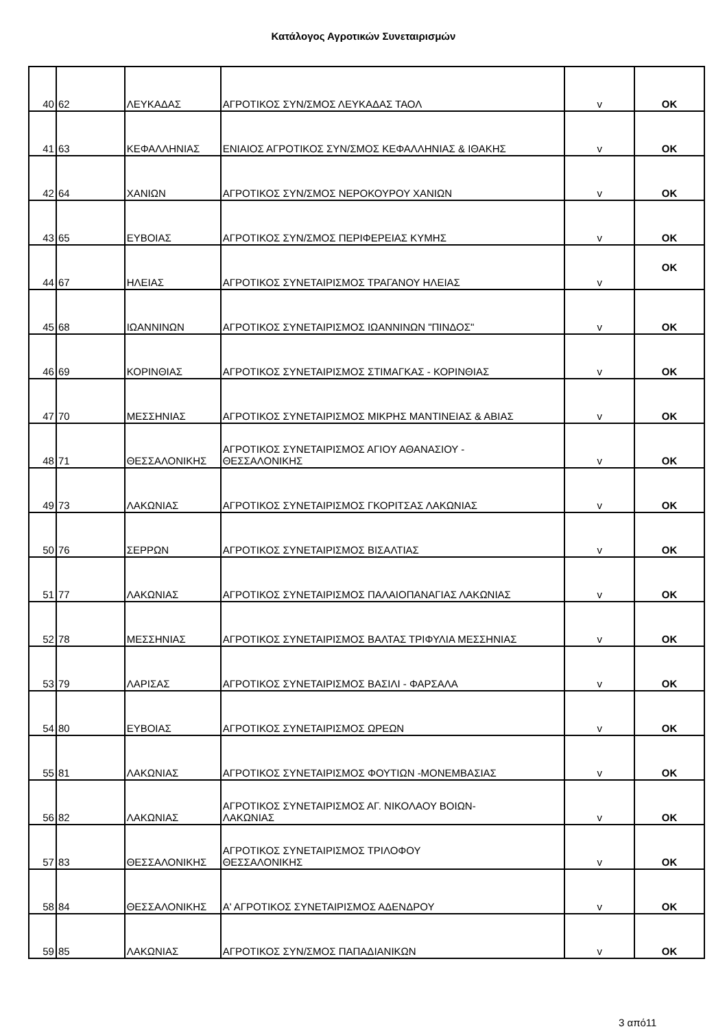Κατάλογος Αγροτικών Συνεταιρισμών
| 40 | 62 | ΛΕΥΚΑΔΑΣ | ΑΓΡΟΤΙΚΟΣ ΣΥΝ/ΣΜΟΣ ΛΕΥΚΑΔΑΣ ΤΑΟΛ | v | OK |
| 41 | 63 | ΚΕΦΑΛΛΗΝΙΑΣ | ΕΝΙΑΙΟΣ ΑΓΡΟΤΙΚΟΣ ΣΥΝ/ΣΜΟΣ ΚΕΦΑΛΛΗΝΙΑΣ & ΙΘΑΚΗΣ | v | OK |
| 42 | 64 | ΧΑΝΙΩΝ | ΑΓΡΟΤΙΚΟΣ ΣΥΝ/ΣΜΟΣ ΝΕΡΟΚΟΥΡΟΥ ΧΑΝΙΩΝ | v | OK |
| 43 | 65 | ΕΥΒΟΙΑΣ | ΑΓΡΟΤΙΚΟΣ ΣΥΝ/ΣΜΟΣ ΠΕΡΙΦΕΡΕΙΑΣ ΚΥΜΗΣ | v | OK |
| 44 | 67 | ΗΛΕΙΑΣ | ΑΓΡΟΤΙΚΟΣ ΣΥΝΕΤΑΙΡΙΣΜΟΣ ΤΡΑΓΑΝΟΥ ΗΛΕΙΑΣ | v | OK |
| 45 | 68 | ΙΩΑΝΝΙΝΩΝ | ΑΓΡΟΤΙΚΟΣ ΣΥΝΕΤΑΙΡΙΣΜΟΣ ΙΩΑΝΝΙΝΩΝ "ΠΙΝΔΟΣ" | v | OK |
| 46 | 69 | ΚΟΡΙΝΘΙΑΣ | ΑΓΡΟΤΙΚΟΣ ΣΥΝΕΤΑΙΡΙΣΜΟΣ ΣΤΙΜΑΓΚΑΣ - ΚΟΡΙΝΘΙΑΣ | v | OK |
| 47 | 70 | ΜΕΣΣΗΝΙΑΣ | ΑΓΡΟΤΙΚΟΣ ΣΥΝΕΤΑΙΡΙΣΜΟΣ ΜΙΚΡΗΣ ΜΑΝΤΙΝΕΙΑΣ & ΑΒΙΑΣ | v | OK |
| 48 | 71 | ΘΕΣΣΑΛΟΝΙΚΗΣ | ΑΓΡΟΤΙΚΟΣ ΣΥΝΕΤΑΙΡΙΣΜΟΣ ΑΓΙΟΥ ΑΘΑΝΑΣΙΟΥ - ΘΕΣΣΑΛΟΝΙΚΗΣ | v | OK |
| 49 | 73 | ΛΑΚΩΝΙΑΣ | ΑΓΡΟΤΙΚΟΣ ΣΥΝΕΤΑΙΡΙΣΜΟΣ ΓΚΟΡΙΤΣΑΣ ΛΑΚΩΝΙΑΣ | v | OK |
| 50 | 76 | ΣΕΡΡΩΝ | ΑΓΡΟΤΙΚΟΣ ΣΥΝΕΤΑΙΡΙΣΜΟΣ ΒΙΣΑΛΤΙΑΣ | v | OK |
| 51 | 77 | ΛΑΚΩΝΙΑΣ | ΑΓΡΟΤΙΚΟΣ ΣΥΝΕΤΑΙΡΙΣΜΟΣ ΠΑΛΑΙΟΠΑΝΑΓΙΑΣ ΛΑΚΩΝΙΑΣ | v | OK |
| 52 | 78 | ΜΕΣΣΗΝΙΑΣ | ΑΓΡΟΤΙΚΟΣ ΣΥΝΕΤΑΙΡΙΣΜΟΣ ΒΑΛΤΑΣ ΤΡΙΦΥΛΙΑ ΜΕΣΣΗΝΙΑΣ | v | OK |
| 53 | 79 | ΛΑΡΙΣΑΣ | ΑΓΡΟΤΙΚΟΣ ΣΥΝΕΤΑΙΡΙΣΜΟΣ ΒΑΣΙΛΙ - ΦΑΡΣΑΛΑ | v | OK |
| 54 | 80 | ΕΥΒΟΙΑΣ | ΑΓΡΟΤΙΚΟΣ ΣΥΝΕΤΑΙΡΙΣΜΟΣ ΩΡΕΩΝ | v | OK |
| 55 | 81 | ΛΑΚΩΝΙΑΣ | ΑΓΡΟΤΙΚΟΣ ΣΥΝΕΤΑΙΡΙΣΜΟΣ ΦΟΥΤΙΩΝ -ΜΟΝΕΜΒΑΣΙΑΣ | v | OK |
| 56 | 82 | ΛΑΚΩΝΙΑΣ | ΑΓΡΟΤΙΚΟΣ ΣΥΝΕΤΑΙΡΙΣΜΟΣ ΑΓ. ΝΙΚΟΛΑΟΥ ΒΟΙΩΝ- ΛΑΚΩΝΙΑΣ | v | OK |
| 57 | 83 | ΘΕΣΣΑΛΟΝΙΚΗΣ | ΑΓΡΟΤΙΚΟΣ ΣΥΝΕΤΑΙΡΙΣΜΟΣ ΤΡΙΛΟΦΟΥ ΘΕΣΣΑΛΟΝΙΚΗΣ | v | OK |
| 58 | 84 | ΘΕΣΣΑΛΟΝΙΚΗΣ | Α' ΑΓΡΟΤΙΚΟΣ ΣΥΝΕΤΑΙΡΙΣΜΟΣ ΑΔΕΝΔΡΟΥ | v | OK |
| 59 | 85 | ΛΑΚΩΝΙΑΣ | ΑΓΡΟΤΙΚΟΣ ΣΥΝ/ΣΜΟΣ ΠΑΠΑΔΙΑΝΙΚΩΝ | v | OK |
3 από11